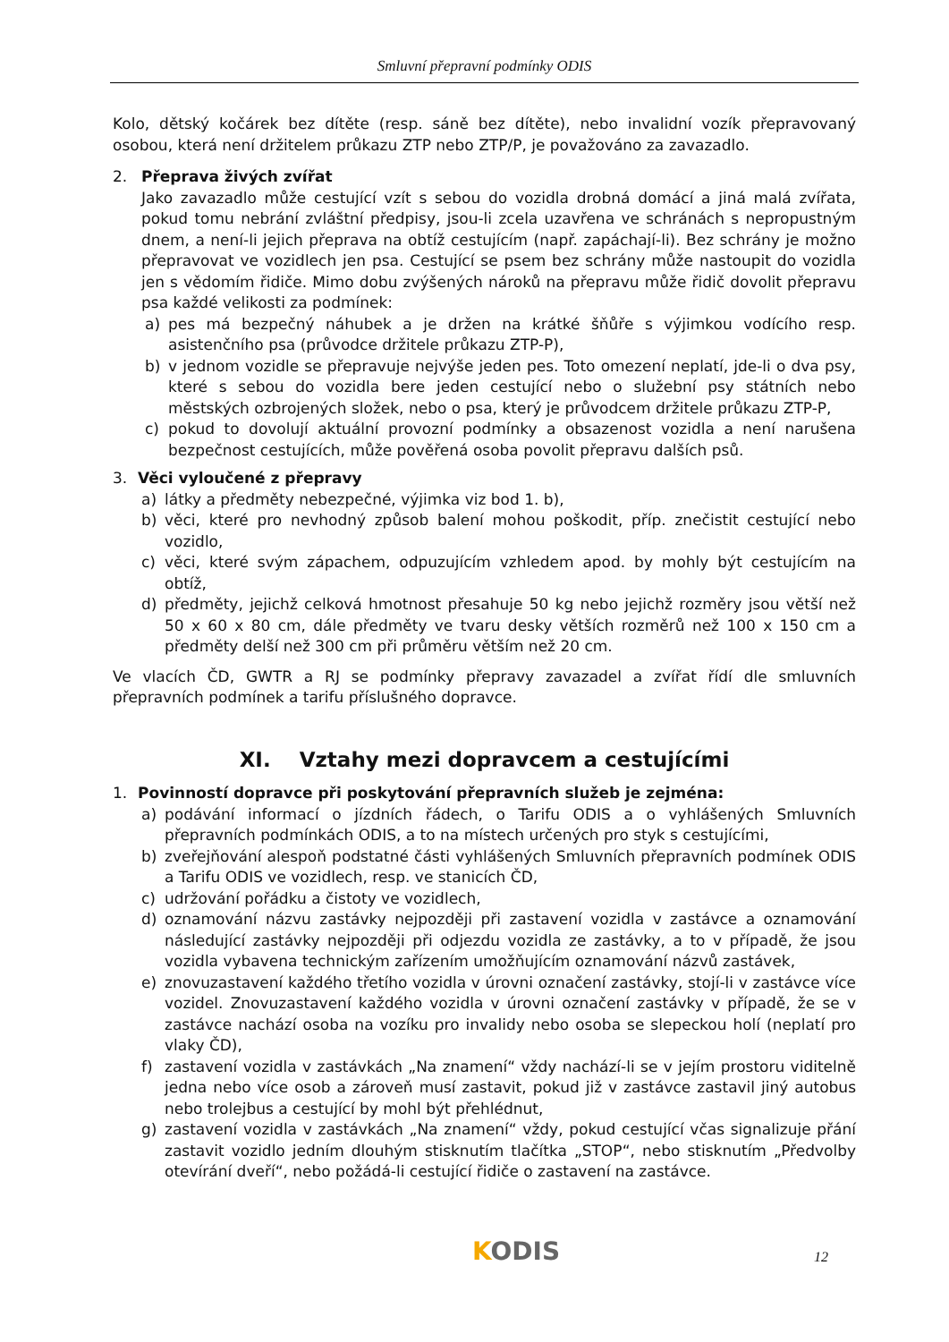Smluvní přepravní podmínky ODIS
Kolo, dětský kočárek bez dítěte (resp. sáně bez dítěte), nebo invalidní vozík přepravovaný osobou, která není držitelem průkazu ZTP nebo ZTP/P, je považováno za zavazadlo.
2. Přeprava živých zvířat
Jako zavazadlo může cestující vzít s sebou do vozidla drobná domácí a jiná malá zvířata, pokud tomu nebrání zvláštní předpisy, jsou-li zcela uzavřena ve schránách s nepropustným dnem, a není-li jejich přeprava na obtíž cestujícím (např. zapáchají-li). Bez schrány je možno přepravovat ve vozidlech jen psa. Cestující se psem bez schrány může nastoupit do vozidla jen s vědomím řidiče. Mimo dobu zvýšených nároků na přepravu může řidič dovolit přepravu psa každé velikosti za podmínek:
a) pes má bezpečný náhubek a je držen na krátké šňůře s výjimkou vodícího resp. asistenčního psa (průvodce držitele průkazu ZTP-P),
b) v jednom vozidle se přepravuje nejvýše jeden pes. Toto omezení neplatí, jde-li o dva psy, které s sebou do vozidla bere jeden cestující nebo o služební psy státních nebo městských ozbrojených složek, nebo o psa, který je průvodcem držitele průkazu ZTP-P,
c) pokud to dovolují aktuální provozní podmínky a obsazenost vozidla a není narušena bezpečnost cestujících, může pověřená osoba povolit přepravu dalších psů.
3. Věci vyloučené z přepravy
a) látky a předměty nebezpečné, výjimka viz bod 1. b),
b) věci, které pro nevhodný způsob balení mohou poškodit, příp. znečistit cestující nebo vozidlo,
c) věci, které svým zápachem, odpuzujícím vzhledem apod. by mohly být cestujícím na obtíž,
d) předměty, jejichž celková hmotnost přesahuje 50 kg nebo jejichž rozměry jsou větší než 50 x 60 x 80 cm, dále předměty ve tvaru desky větších rozměrů než 100 x 150 cm a předměty delší než 300 cm při průměru větším než 20 cm.
Ve vlacích ČD, GWTR a RJ se podmínky přepravy zavazadel a zvířat řídí dle smluvních přepravních podmínek a tarifu příslušného dopravce.
XI. Vztahy mezi dopravcem a cestujícími
1. Povinností dopravce při poskytování přepravních služeb je zejména:
a) podávání informací o jízdních řádech, o Tarifu ODIS a o vyhlášených Smluvních přepravních podmínkách ODIS, a to na místech určených pro styk s cestujícími,
b) zveřejňování alespoň podstatné části vyhlášených Smluvních přepravních podmínek ODIS a Tarifu ODIS ve vozidlech, resp. ve stanicích ČD,
c) udržování pořádku a čistoty ve vozidlech,
d) oznamování názvu zastávky nejpozději při zastavení vozidla v zastávce a oznamování následující zastávky nejpozději při odjezdu vozidla ze zastávky, a to v případě, že jsou vozidla vybavena technickým zařízením umožňujícím oznamování názvů zastávek,
e) znovuzastavení každého třetího vozidla v úrovni označení zastávky, stojí-li v zastávce více vozidel. Znovuzastavení každého vozidla v úrovni označení zastávky v případě, že se v zastávce nachází osoba na vozíku pro invalidy nebo osoba se slepeckou holí (neplatí pro vlaky ČD),
f) zastavení vozidla v zastávkách „Na znamení“ vždy nachází-li se v jejím prostoru viditelně jedna nebo více osob a zároveň musí zastavit, pokud již v zastávce zastavil jiný autobus nebo trolejbus a cestující by mohl být přehlédnut,
g) zastavení vozidla v zastávkách „Na znamení“ vždy, pokud cestující včas signalizuje přání zastavit vozidlo jedním dlouhým stisknutím tlačítka „STOP“, nebo stisknutím „Předvolby otevírání dveří“, nebo požádá-li cestující řidiče o zastavení na zastávce.
KODIS 12